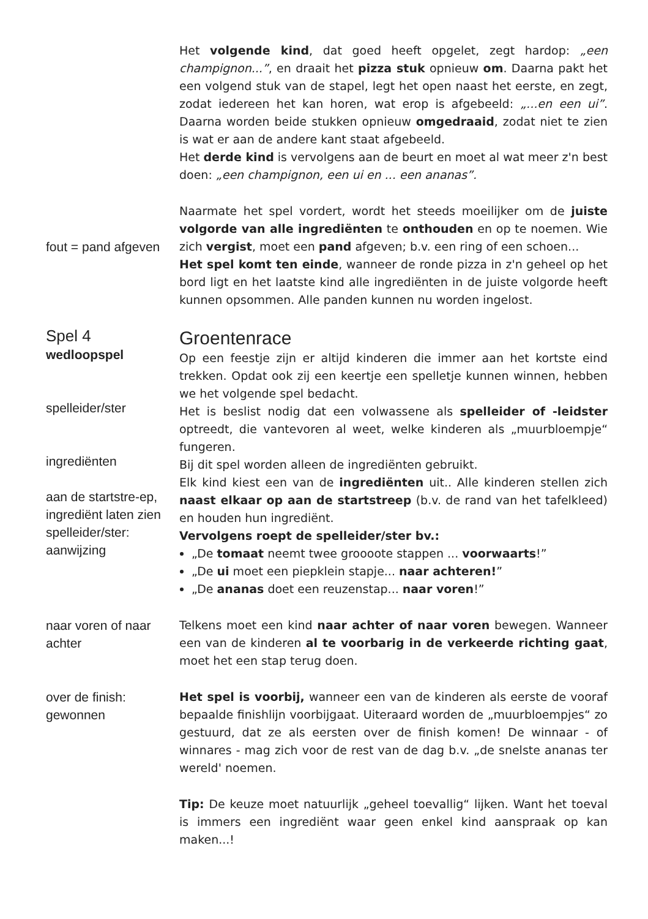Het volgende kind, dat goed heeft opgelet, zegt hardop: „een champignon...”, en draait het pizza stuk opnieuw om. Daarna pakt het een volgend stuk van de stapel, legt het open naast het eerste, en zegt, zodat iedereen het kan horen, wat erop is afgebeeld: „...en een ui”. Daarna worden beide stukken opnieuw omgedraaid, zodat niet te zien is wat er aan de andere kant staat afgebeeld.
Het derde kind is vervolgens aan de beurt en moet al wat meer z'n best doen: „een champignon, een ui en ... een ananas”.
fout = pand afgeven
Naarmate het spel vordert, wordt het steeds moeilijker om de juiste volgorde van alle ingrediënten te onthouden en op te noemen. Wie zich vergist, moet een pand afgeven; b.v. een ring of een schoen...
Het spel komt ten einde, wanneer de ronde pizza in z'n geheel op het bord ligt en het laatste kind alle ingrediënten in de juiste volgorde heeft kunnen opsommen. Alle panden kunnen nu worden ingelost.
Spel 4
wedloopspel
spelleider/ster
ingrediënten
aan de startstre-ep, ingrediënt laten zien
spelleider/ster: aanwijzing
Groentenrace
Op een feestje zijn er altijd kinderen die immer aan het kortste eind trekken. Opdat ook zij een keertje een spelletje kunnen winnen, hebben we het volgende spel bedacht.
Het is beslist nodig dat een volwassene als spelleider of -leidster optreedt, die vantevoren al weet, welke kinderen als „muurbloempje“ fungeren.
Bij dit spel worden alleen de ingrediënten gebruikt.
Elk kind kiest een van de ingrediënten uit.. Alle kinderen stellen zich naast elkaar op aan de startstreep (b.v. de rand van het tafelkleed) en houden hun ingrediënt.
Vervolgens roept de spelleider/ster bv.:
„De tomaat neemt twee groooote stappen ... voorwaarts!”
„De ui moet een piepklein stapje... naar achteren!”
„De ananas doet een reuzenstap... naar voren!”
naar voren of naar achter
Telkens moet een kind naar achter of naar voren bewegen. Wanneer een van de kinderen al te voorbarig in de verkeerde richting gaat, moet het een stap terug doen.
over de finish: gewonnen
Het spel is voorbij, wanneer een van de kinderen als eerste de vooraf bepaalde finishlijn voorbijgaat. Uiteraard worden de „muurbloempjes“ zo gestuurd, dat ze als eersten over de finish komen! De winnaar - of winnares - mag zich voor de rest van de dag b.v. „de snelste ananas ter wereld' noemen.
Tip: De keuze moet natuurlijk „geheel toevallig“ lijken. Want het toeval is immers een ingrediënt waar geen enkel kind aanspraak op kan maken...!